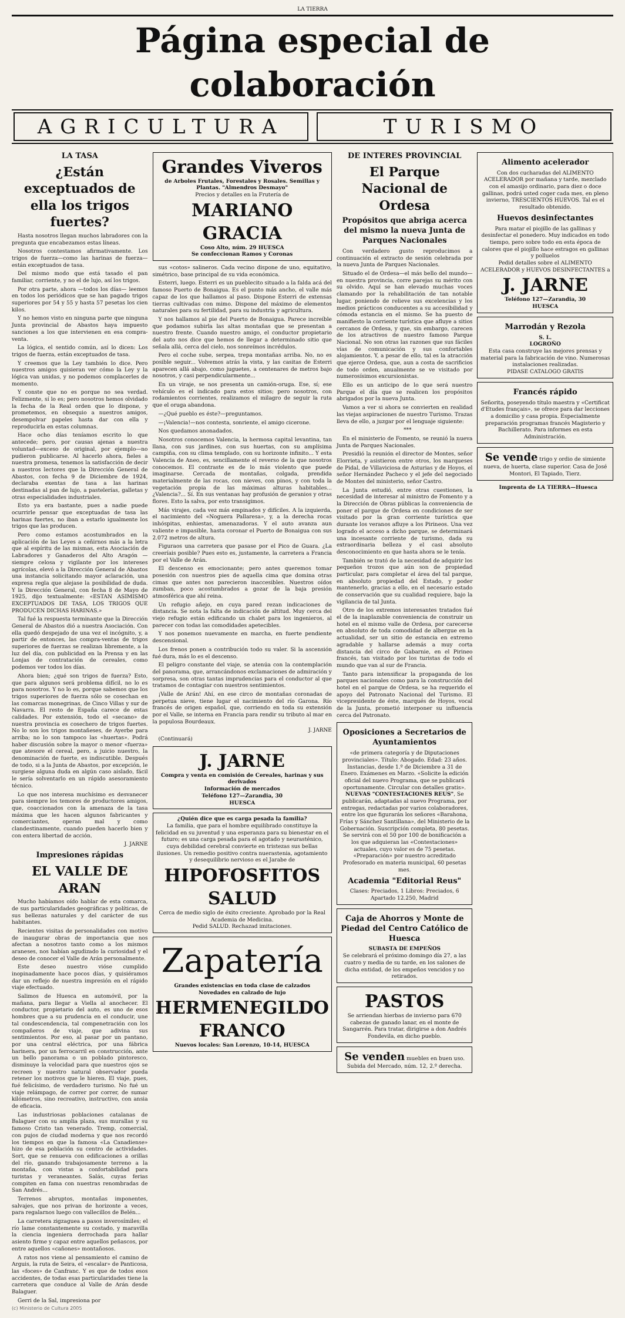LA TIERRA
Página especial de colaboración
AGRICULTURA TURISMO
LA TASA
¿Están exceptuados de ella los trigos fuertes?
Hasta nosotros llegan muchos labradores con la pregunta que encabezamos estas líneas.
Nosotros contestamos afirmativamente. Los trigos de fuerza—como las harinas de fuerza—están exceptuados de tasa.
Del mismo modo que está tasado el pan familiar, corriente, y no el de lujo, así los trigos.
Por otra parte, ahora —todos los días— leemos en todos los periódicos que se han pagado trigos superiores por 54 y 55 y hasta 57 pesetas los cien kilos.
Y no hemos visto en ninguna parte que ninguna Junta provincial de Abastos haya impuesto sanciones a los que intervienen en esa compra-venta.
La lógica, el sentido común, así lo dicen: Los trigos de fuerza, están exceptuados de tasa.
Y creemos que la Ley también lo dice. Pero nuestros amigos quisieran ver cómo la Ley y la lógica van unidas, y no podemos complacerles de momento.
Y conste que no es porque no sea verdad. Felizmente, sí lo es; pero nosotros hemos olvidado la fecha de la Real orden que lo dispone, y prometemos, en obsequio a nuestros amigos, desempolvar papeles hasta dar con ella y reproducirla en estas columnas.
Hace ocho días teníamos escrito lo que antecede; pero, por causas ajenas a nuestra voluntad—exceso de original, por ejemplo—no pudieron publicarse. Al hacerlo ahora, fieles a nuestra promesa, tenemos la satisfacción de decir a nuestros lectores que la Dirección General de Abastos, con fecha 9 de Diciembre de 1924, declaraba exentas de tasa a las harinas destinadas al pan de lujo, a pastelerías, galletas y otras especialidades industriales.
Esto ya era bastante, pues a nadie puede ocurrirle pensar que exceptuadas de tasa las harinas fuertes, no iban a estarlo igualmente los trigos que las producen.
Pero como estamos acostumbrados en la aplicación de las Leyes a ceñirnos más a la letra que al espíritu de las mismas, esta Asociación de Labradores y Ganaderos del Alto Aragón —siempre celosa y vigilante por los intereses agrícolas, elevó a la Dirección General de Abastos una instancia solicitando mayor aclaración, una expresa regla que alejase la posibilidad de duda. Y la Dirección General, con fecha 8 de Mayo de 1925, dijo textualmente: «ESTAN ASIMISMO EXCEPTUADOS DE TASA, LOS TRIGOS QUE PRODUCEN DICHAS HARINAS.»
Tal fué la respuesta terminante que la Dirección General de Abastos dió a nuestra Asociación. Con ella quedó despejado de una vez el incógnito, y, a partir de entonces, las compra-ventas de trigos superiores de fuerzas se realizan libremente, a la luz del día, con publicidad en la Prensa y en las Lonjas de contratación de cereales, como podemos ver todos los días.
Ahora bien; ¿qué son trigos de fuerza? Esto, que para algunos será problema difícil, no lo es para nosotros. Y no lo es, porque sabemos que los trigos superiores de fuerza sólo se cosechan en las comarcas monegrinas, de Cinco Villas y sur de Navarra. El resto de España carece de estas calidades. Por extensión, todo el «secano» de nuestra provincia es cosechero de trigos fuertes. No lo son los trigos montañeses, de Ayerbe para arriba; no lo son tampoco las «huertas». Podrá haber discusión sobre la mayor o menor «fuerza» que atesore el cereal, pero, a juicio nuestro, la denominación de fuerte, es indiscutible. Después de todo, si a la Junta de Abastos, por excepción, le surgiese alguna duda en algún caso aislado, fácil le sería solventarlo en un rápido asesoramiento técnico.
Lo que nos interesa muchísimo es desvanecer para siempre los temores de productores amigos, que, coaccionados con la amenaza de la tasa máxima que les hacen algunos fabricantes y comerciantes, operan mal y como clandestinamente, cuando pueden hacerlo bien y con entera libertad de acción.
J. JARNE
Impresiones rápidas
EL VALLE DE ARAN
Mucho habíamos oído hablar de esta comarca, de sus particularidades geográficas y políticas, de sus bellezas naturales y del carácter de sus habitantes.
Recientes visitas de personalidades con motivo de inaugurar obras de importancia que nos afectan a nosotros tanto como a los mismos araneses, nos habían agudizado la curiosidad y el deseo de conocer el Valle de Arán personalmente.
Este deseo nuestro vióse cumplido inopinadamente hace pocos días, y quisiéramos dar un reflejo de nuestra impresión en el rápido viaje efectuado.
Salimos de Huesca en automóvil, por la mañana, para llegar a Viella al anochecer. El conductor, propietario del auto, es uno de esos hombres que a su prudencia en el conducir, une tal condescendencia, tal compenetración con los compañeros de viaje, que adivina sus sentimientos. Por eso, al pasar por un pantano, por una central eléctrica, por una fábrica harinera, por un ferrocarril en construcción, ante un bello panorama o un poblado pintoresco, disminuye la velocidad para que nuestros ojos se recreen y nuestro natural observador pueda retener los motivos que le hieren. El viaje, pues, fué felicísimo, de verdadero turismo. No fué un viaje relámpago, de correr por correr, de sumar kilómetros, sino recreativo, instructivo, con ansia de eficacia.
Las industriosas poblaciones catalanas de Balaguer con su amplia plaza, sus murallas y su famoso Cristo tan venerado. Tremp, comercial, con pujos de ciudad moderna y que nos recordó los tiempos en que la famosa «La Canadiense» hizo de esa población su centro de actividades. Sort, que se renueva con edificaciones a orillas del río, ganando trabajosamente terreno a la montaña, con vistas a confortabilidad para turistas y veraneantes. Salás, cuyas ferias compiten en fama con nuestras renombradas de San Andrés...
Terrenos abruptos, montañas imponentes, salvajes, que nos privan de horizonte a veces, para regalarnos luego con vallecillos de Belén...
La carretera zigzaguea a pasos inverosímiles; el río lame constantemente su costado, y maravilla la ciencia ingeniera derrochada para hallar asiento firme y capaz entre aquellos peñascos, por entre aquellos «cañones» montañosos.
A ratos nos viene al pensamiento el camino de Arguis, la ruta de Seira, el «escalar» de Panticosa, las «foces» de Canfranc. Y es que de todos esos accidentes, de todas esas particularidades tiene la carretera que conduce al Valle de Arán desde Balaguer.
Gerri de la Sal, impresiona por
Grandes Viveros
de Arboles Frutales, Forestales y Rosales. Semillas y Plantas. "Almendros Desmayo"
Precios y detalles en la Frutería de
MARIANO GRACIA
Coso Alto, núm. 29 HUESCA
Se confeccionan Ramos y Coronas
sus «cotos» salineros. Cada vecino dispone de uno, equitativo, simétrico, base principal de su vida económica.
Esterri, luego. Esterri es un pueblecito situado a la falda acá del famoso Puerto de Bonaigua. Es el punto más ancho, el valle más capaz de los que hallamos al paso. Dispone Esterri de extensas tierras cultivadas con mimo. Dispone del máximo de elementos naturales para su fertilidad, para su industria y agricultura.
Y nos hallamos al pie del Puerto de Bonaigua. Parece increíble que podamos subirla las altas montañas que se presentan a nuestro frente. Cuando nuestro amigo, el conductor propietario del auto nos dice que hemos de llegar a determinado sitio que señala allá, cerca del cielo, nos sonreímos incrédulos.
Pero el coche sube, serpea, trepa montañas arriba. No, no es posible seguir... Volvemos atrás la vista, y las casitas de Esterri aparecen allá abajo, como juguetes, a centenares de metros bajo nosotros, y casi perpendicularmente...
En un viraje, se nos presenta un camión-oruga. Ese, sí; ese vehículo es el indicado para estos sitios; pero nosotros, con rodamientos corrientes, realizamos el milagro de seguir la ruta que el oruga abandona.
—¿Qué pueblo es éste?—preguntamos.
—¡Valencia!—nos contesta, sonriente, el amigo cicerone.
Nos quedamos anonadados.
Nosotros conocemos Valencia, la hermosa capital levantina, tan llana, con sus jardines, con sus huertas, con su amplísima campiña, con su clima templado, con su horizonte infinito... Y esta Valencia de Aneo, es, sencillamente el reverso de la que nosotros conocemos. El contraste es de lo más violento que puede imaginarse. Cercada de montañas, colgada, prendida materialmente de las rocas, con nieves, con pinos, y con toda la vegetación propia de las máximas alturas habitables... ¿Valencia?... Sí. En sus ventanas hay profusión de geranios y otras flores. Esto la salva, por esto transigimos.
Más virajes, cada vez más empinados y difíciles. A la izquierda, el nacimiento del «Noguera Pallaresa», y, a la derecha rocas inhóspitas, enhiestas, amenazadoras. Y el auto avanza aun valiente e impasible, hasta coronar el Puerto de Bonaigua con sus 2.072 metros de altura.
Figuraos una carretera que pasase por el Pico de Guara. ¿La creeríais posible? Pues esto es, justamente, la carretera a Francia por el Valle de Arán.
El descenso es emocionante; pero antes queremos tomar posesión con nuestros pies de aquella cima que domina otras cimas que antes nos parecieron inaccesibles. Nuestros oídos zumban, poco acostumbrados a gozar de la baja presión atmosférica que ahí reina.
Un refugio añejo, en cuya pared rezan indicaciones de distancia. Se nota la falta de indicación de altitud. Muy cerca del viejo refugio están edificando un chalet para los ingenieros, al parecer con todas las comodidades apetecibles.
Y nos ponemos nuevamente en marcha, en fuerte pendiente descensional.
Los frenos ponen a contribución todo su valer. Si la ascensión fué dura, más lo es el descenso.
El peligro constante del viaje, se atenúa con la contemplación del panorama, que, arrancándonos exclamaciones de admiración y sorpresa, son otras tantas imprudencias para el conductor al que tratamos de contagiar con nuestros sentimientos.
¡Valle de Arán! Ahí, en ese circo de montañas coronadas de perpetua nieve, tiene lugar el nacimiento del río Garona. Río francés de origen español, que, corriendo en toda su extensión por el Valle, se interna en Francia para rendir su tributo al mar en la populosa Bourdeaux.
J. JARNE
(Continuará)
J. JARNE
Compra y venta en comisión de Cereales, harinas y sus derivados
Información de mercados
Teléfono 127—Zarandia, 30
HUESCA
¿Quién dice que es carga pesada la familia?
La familia, que para el hombre equilibrado constituye la felicidad en su juventud y una esperanza para su bienestar en el futuro; es una carga pesada para el agotado y neurasténico, cuya debilidad cerebral convierte en tristezas sus bellas ilusiones. Un remedio positivo contra nuerastenia, agotamiento y desequilibrio nervioso es el Jarabe de
HIPOFOSFITOS SALUD
Cerca de medio siglo de éxito creciente. Aprobado por la Real Academia de Medicina.
Pedid SALUD. Rechazad imitaciones.
Zapatería
Grandes existencias en toda clase de calzados
Novedades en calzado de lujo
HERMENEGILDO FRANCO
Nuevos locales: San Lorenzo, 10-14, HUESCA
DE INTERES PROVINCIAL
El Parque Nacional de Ordesa
Propósitos que abriga acerca del mismo la nueva Junta de Parques Nacionales
Con verdadero gusto reproducimos a continuación el extracto de sesión celebrada por la nueva Junta de Parques Nacionales.
Situado el de Ordesa—el más bello del mundo—en nuestra provincia, corre parejas su mérito con su olvido. Aquí se han elevado muchas voces clamando por la rehabilitación de tan notable lugar, poniendo de relieve sus excelencias y los medios prácticos conducentes a su accesibilidad y cómoda estancia en el mismo. Se ha puesto de manifiesto la corriente turística que afluye a sitios cercanos de Ordesa, y que, sin embargo, carecen de los atractivos de nuestro famoso Parque Nacional. No son otras las razones que sus fáciles vías de comunicación y sus confortables alojamientos. Y, a pesar de ello, tal es la atracción que ejerce Ordesa, que, aun a costa de sacrificios de todo orden, anualmente se ve visitado por numerosísimos excursionistas.
Ello es un anticipo de lo que será nuestro Parque el día que se realicen los propósitos abrigados por la nueva Junta.
Vamos a ver si ahora se convierten en realidad las viejas aspiraciones de nuestro Turismo. Trazas lleva de ello, a juzgar por el lenguaje siguiente:
***
En el ministerio de Fomento, se reunió la nueva Junta de Parques Nacionales.
Presidió la reunión el director de Montes, señor Elorrieta, y asistieron entre otros, los marqueses de Pidal, de Villaviciosa de Asturias y de Hoyos, el señor Hernández Pacheco y el jefe del negociado de Montes del ministerio, señor Castro.
La Junta estudió, entre otras cuestiones, la necesidad de interesar al ministro de Fomento y a la Dirección de Obras públicas la conveniencia de poner el parque de Ordesa en condiciones de ser visitado por la gran corriente turística que durante los veranos afluye a los Pirineos. Una vez logrado el acceso a dicho parque, se determinará una incesante corriente de turismo, dada su extraordinaria belleza y el casi absoluto desconocimiento en que hasta ahora se le tenía.
También se trató de la necesidad de adquirir los pequeños trozos que aún son de propiedad particular, para completar el área del tal parque, en absoluto propiedad del Estado, y poder mantenerlo, gracias a ello, en el necesario estado de conservación que su cualidad requiere, bajo la vigilancia de tal Junta.
Otro de los extremos interesantes tratados fué el de la inaplazable conveniencia de construir un hotel en el mismo valle de Ordesa, por carecerse en absoluto de toda comodidad de albergue en la actualidad, ser un sitio de estancia en extremo agradable y hallarse además a muy corta distancia del circo de Gabarnie, en el Pirineo francés, tan visitado por los turistas de todo el mundo que van al sur de Francia.
Tanto para intensificar la propaganda de los parques nacionales como para la construcción del hotel en el parque de Ordesa, se ha requerido el apoyo del Patronato Nacional del Turismo. El vicepresidente de éste, marqués de Hoyos, vocal de la Junta, prometió interponer su influencia cerca del Patronato.
Oposiciones a Secretarios de Ayuntamientos
«de primera categoría y de Diputaciones provinciales». Título: Abogado. Edad: 23 años. Instancias, desde 1.º de Diciembre a 31 de Enero. Exámenes en Marzo. «Solicite la edición oficial del nuevo Programa, que se publicará oportunamente. Circular con detalles gratis». NUEVAS "CONTESTACIONES REUS", Se publicarán, adaptadas al nuevo Programa, por entregas, redactadas por varios colaboradores, entre los que figurarán los señores «Barahona, Frías y Sánchez Santillana», del Ministerio de la Gobernación. Suscripción completa, 80 pesetas. Se servirá con el 50 por 100 de bonificación a los que adquieran las «Contestaciones» actuales, cuyo valor es de 75 pesetas. «Preparación» por nuestro acreditado Profesorado en materia municipal, 60 pesetas mes.
Academia "Editorial Reus"
Clases: Preciados, 1 Libros: Preciados, 6 Apartado 12.250, Madrid
Caja de Ahorros y Monte de Piedad del Centro Católico de Huesca
SUBASTA DE EMPEÑOS
Se celebrará el próximo domingo día 27, a las cuatro y media de su tarde, en los salones de dicha entidad, de los empeños vencidos y no retirados.
PASTOS
Se arriendan hierbas de invierno para 670 cabezas de ganado lanar, en el monte de Sangarrén. Para tratar, dirigirse a don Andrés Fondevila, en dicho pueblo.
Se venden muebles en buen uso. Subida del Mercado, núm. 12, 2.º derecha.
Alimento acelerador
Con dos cucharadas del ALIMENTO ACELERADOR por mañana y tarde, mezclado con el amasijo ordinario, para diez o doce gallinas, podrá usted coger cada mes, en pleno invierno, TRESCIENTOS HUEVOS. Tal es el resultado obtenido.
Huevos desinfectantes
Para matar el piojillo de las gallinas y desinfectar el ponedero. Muy indicados en todo tiempo, pero sobre todo en esta época de calores que el piojillo hace estragos en gallinas y polluelos
Pedid detalles sobre el ALIMENTO ACELERADOR y HUEVOS DESINFECTANTES a
J. JARNE
Teléfono 127—Zarandia, 30
HUESCA
Marrodán y Rezola
S. L.
LOGROÑO
Esta casa construye las mejores prensas y material para la fabricación de vino. Numerosas instalaciones realizadas.
PIDASE CATALOGO GRATIS
Francés rápido
Señorita, poseyendo título maestra y «Certificat d'Etudes français», se ofrece para dar lecciones a domicilio y casa propia. Especialmente preparación programas francés Magisterio y Bachillerato. Para informes en esta Administración.
Se vende trigo y ordio de simiente nueva, de huerta, clase superior. Casa de José Montori, El Tapiado, Tierz.
Imprenta de LA TIERRA—Huesca
(c) Ministerio de Cultura 2005